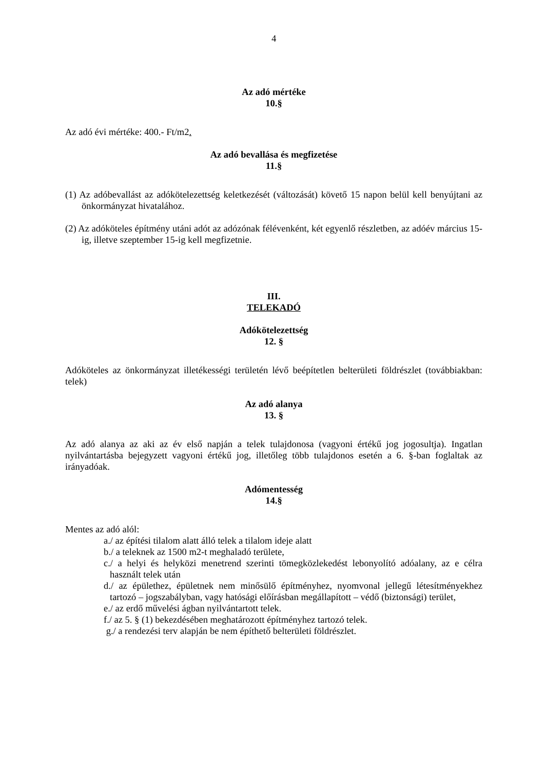4
Az adó mértéke
10.§
Az adó évi mértéke: 400.- Ft/m2.
Az adó bevallása és megfizetése
11.§
(1) Az adóbevallást az adókötelezettség keletkezését (változását) követő 15 napon belül kell benyújtani az önkormányzat hivatalához.
(2) Az adóköteles építmény utáni adót az adózónak félévenként, két egyenlő részletben, az adóév március 15-ig, illetve szeptember 15-ig kell megfizetnie.
III.
TELEKADÓ
Adókötelezettség
12. §
Adóköteles az önkormányzat illetékességi területén lévő beépítetlen belterületi földrészlet (továbbiakban: telek)
Az adó alanya
13. §
Az adó alanya az aki az év első napján a telek tulajdonosa (vagyoni értékű jog jogosultja). Ingatlan nyilvántartásba bejegyzett vagyoni értékű jog, illetőleg több tulajdonos esetén a 6. §-ban foglaltak az irányadóak.
Adómentesség
14.§
Mentes az adó alól:
a./ az építési tilalom alatt álló telek a tilalom ideje alatt
b./ a teleknek az 1500 m2-t meghaladó területe,
c./ a helyi és helyközi menetrend szerinti tömegközlekedést lebonyolító adóalany, az e célra használt telek után
d./ az épülethez, épületnek nem minősülő építményhez, nyomvonal jellegű létesítményekhez tartozó – jogszabályban, vagy hatósági előírásban megállapított – védő (biztonsági) terület,
e./ az erdő művelési ágban nyilvántartott telek.
f./ az 5. § (1) bekezdésében meghatározott építményhez tartozó telek.
g./ a rendezési terv alapján be nem építhető belterületi földrészlet.